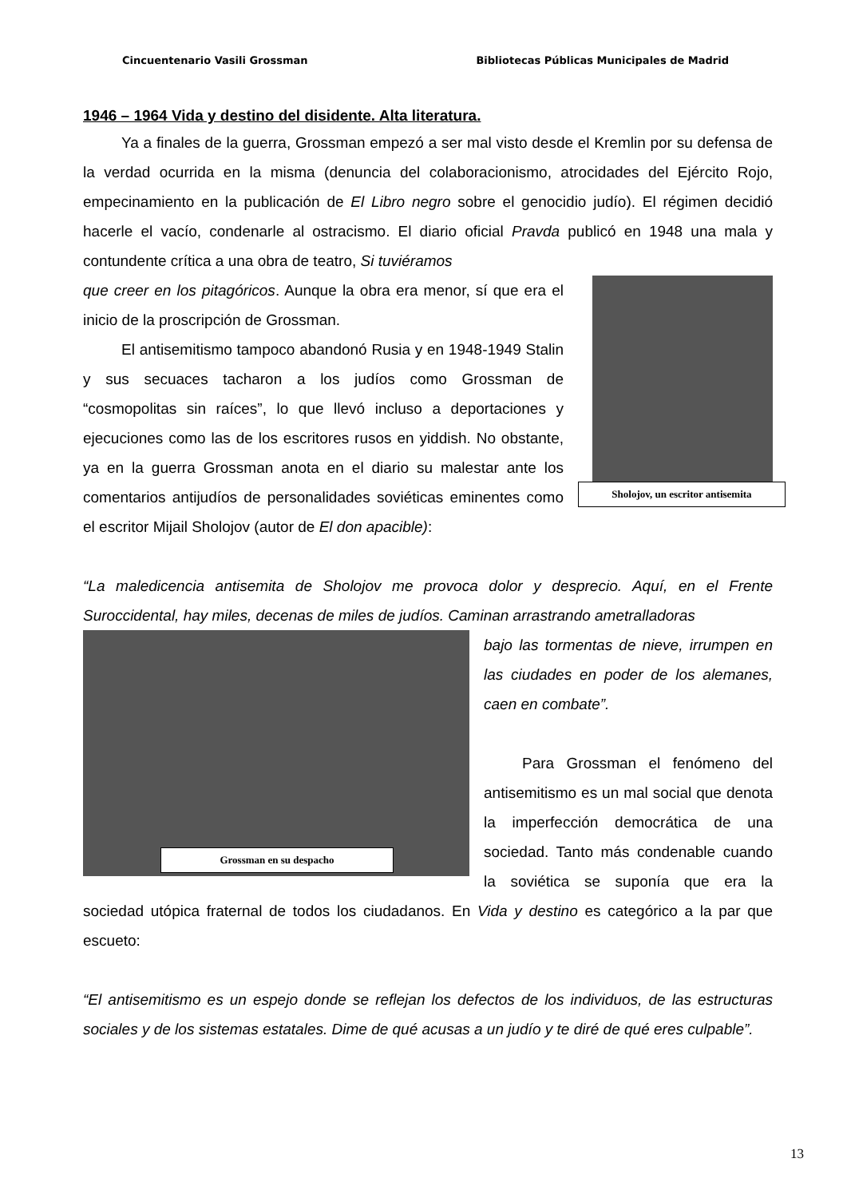Cincuentenario Vasili Grossman Bibliotecas Públicas Municipales de Madrid
1946 – 1964 Vida y destino del disidente. Alta literatura.
Ya a finales de la guerra, Grossman empezó a ser mal visto desde el Kremlin por su defensa de la verdad ocurrida en la misma (denuncia del colaboracionismo, atrocidades del Ejército Rojo, empecinamiento en la publicación de El Libro negro sobre el genocidio judío). El régimen decidió hacerle el vacío, condenarle al ostracismo. El diario oficial Pravda publicó en 1948 una mala y contundente crítica a una obra de teatro, Si tuviéramos
Sholojov, un escritor antisemita
que creer en los pitagóricos. Aunque la obra era menor, sí que era el inicio de la proscripción de Grossman.
El antisemitismo tampoco abandonó Rusia y en 1948-1949 Stalin y sus secuaces tacharon a los judíos como Grossman de “cosmopolitas sin raíces”, lo que llevó incluso a deportaciones y ejecuciones como las de los escritores rusos en yiddish. No obstante, ya en la guerra Grossman anota en el diario su malestar ante los comentarios antijudíos de personalidades soviéticas eminentes como el escritor Mijail Sholojov (autor de El don apacible):
“La maledicencia antisemita de Sholojov me provoca dolor y desprecio. Aquí, en el Frente Suroccidental, hay miles, decenas de miles de judíos. Caminan arrastrando ametralladoras
Grossman en su despacho
bajo las tormentas de nieve, irrumpen en las ciudades en poder de los alemanes, caen en combate”.
Para Grossman el fenómeno del antisemitismo es un mal social que denota la imperfección democrática de una sociedad. Tanto más condenable cuando la soviética se suponía que era la sociedad utópica fraternal de todos los ciudadanos. En Vida y destino es categórico a la par que escueto:
“El antisemitismo es un espejo donde se reflejan los defectos de los individuos, de las estructuras sociales y de los sistemas estatales. Dime de qué acusas a un judío y te diré de qué eres culpable”.
13